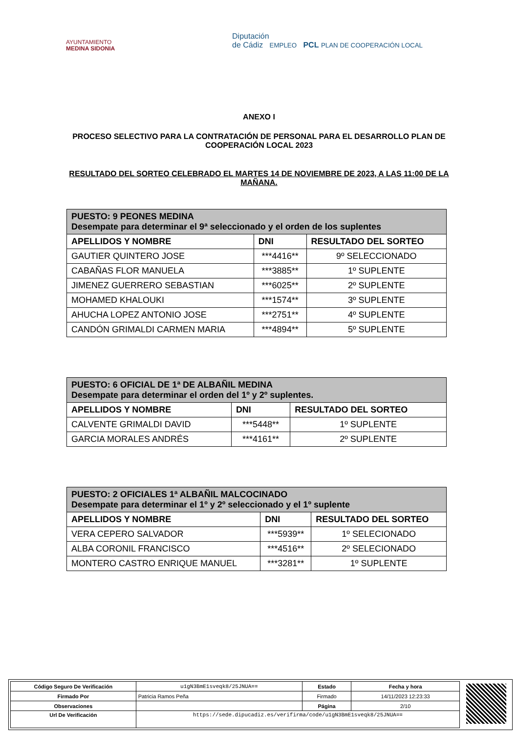AYUNTAMIENTO
MEDINA SIDONIA
Diputación
de Cádiz EMPLEO PCL PLAN DE COOPERACIÓN LOCAL
ANEXO I
PROCESO SELECTIVO PARA LA CONTRATACIÓN DE PERSONAL PARA EL DESARROLLO PLAN DE COOPERACIÓN LOCAL 2023
RESULTADO DEL SORTEO CELEBRADO EL MARTES 14 DE NOVIEMBRE DE 2023, A LAS 11:00 DE LA MAÑANA.
| PUESTO: 9 PEONES MEDINA Desempate para determinar el 9ª seleccionado y el orden de los suplentes | | |
| APELLIDOS Y NOMBRE | DNI | RESULTADO DEL SORTEO |
| GAUTIER QUINTERO JOSE | ***4416** | 9º SELECCIONADO |
| CABAÑAS FLOR MANUELA | ***3885** | 1º SUPLENTE |
| JIMENEZ GUERRERO SEBASTIAN | ***6025** | 2º SUPLENTE |
| MOHAMED KHALOUKI | ***1574** | 3º SUPLENTE |
| AHUCHA LOPEZ ANTONIO JOSE | ***2751** | 4º SUPLENTE |
| CANDÓN GRIMALDI CARMEN MARIA | ***4894** | 5º SUPLENTE |
| PUESTO: 6 OFICIAL DE 1ª DE ALBAÑIL MEDINA Desempate para determinar el orden del 1º y 2º suplentes. | | |
| APELLIDOS Y NOMBRE | DNI | RESULTADO DEL SORTEO |
| CALVENTE GRIMALDI DAVID | ***5448** | 1º SUPLENTE |
| GARCIA MORALES ANDRÉS | ***4161** | 2º SUPLENTE |
| PUESTO: 2 OFICIALES 1ª ALBAÑIL MALCOCINADO Desempate para determinar el 1º y 2º seleccionado y el 1º suplente | | |
| APELLIDOS Y NOMBRE | DNI | RESULTADO DEL SORTEO |
| VERA CEPERO SALVADOR | ***5939** | 1º SELECIONADO |
| ALBA CORONIL FRANCISCO | ***4516** | 2º SELECIONADO |
| MONTERO CASTRO ENRIQUE MANUEL | ***3281** | 1º SUPLENTE |
| Código Seguro De Verificación | u1gN3BmE1sveqk8/25JNUA== | Estado | Fecha y hora |
| Firmado Por | Patricia Ramos Peña | Firmado | 14/11/2023 12:23:33 |
| Observaciones | | Página | 2/10 |
| Url De Verificación | https://sede.dipucadiz.es/verifirma/code/u1gN3BmE1sveqk8/25JNUA== | | |